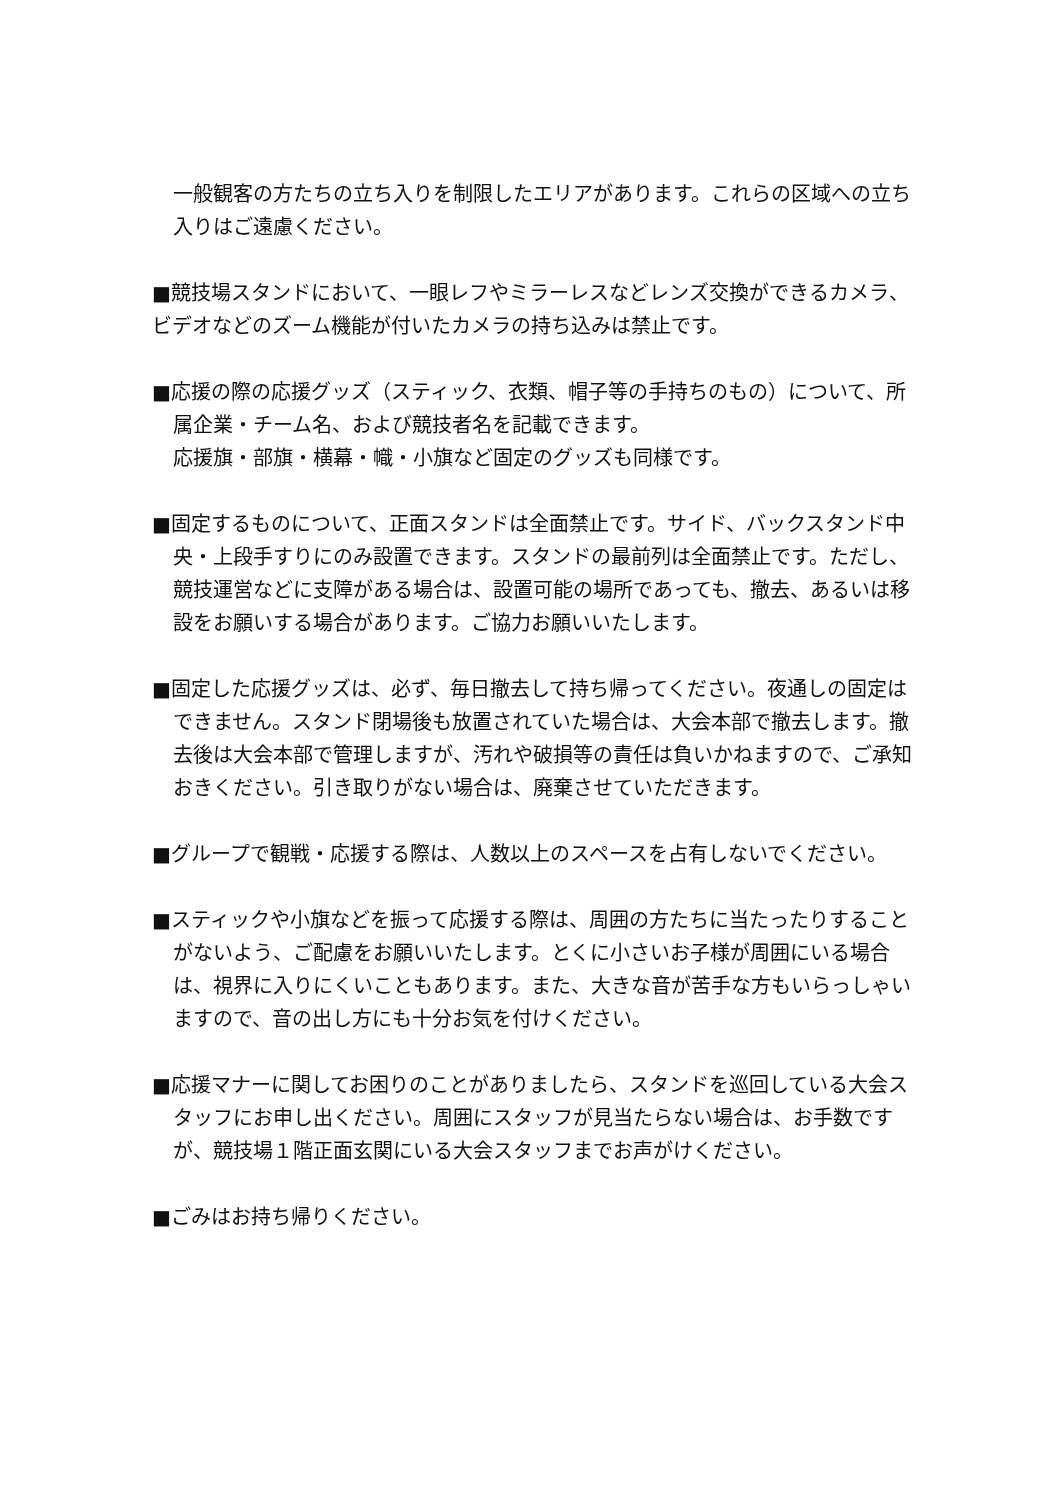一般観客の方たちの立ち入りを制限したエリアがあります。これらの区域への立ち入りはご遠慮ください。
■競技場スタンドにおいて、一眼レフやミラーレスなどレンズ交換ができるカメラ、ビデオなどのズーム機能が付いたカメラの持ち込みは禁止です。
■応援の際の応援グッズ（スティック、衣類、帽子等の手持ちのもの）について、所属企業・チーム名、および競技者名を記載できます。
応援旗・部旗・横幕・幟・小旗など固定のグッズも同様です。
■固定するものについて、正面スタンドは全面禁止です。サイド、バックスタンド中央・上段手すりにのみ設置できます。スタンドの最前列は全面禁止です。ただし、競技運営などに支障がある場合は、設置可能の場所であっても、撤去、あるいは移設をお願いする場合があります。ご協力お願いいたします。
■固定した応援グッズは、必ず、毎日撤去して持ち帰ってください。夜通しの固定はできません。スタンド閉場後も放置されていた場合は、大会本部で撤去します。撤去後は大会本部で管理しますが、汚れや破損等の責任は負いかねますので、ご承知おきください。引き取りがない場合は、廃棄させていただきます。
■グループで観戦・応援する際は、人数以上のスペースを占有しないでください。
■スティックや小旗などを振って応援する際は、周囲の方たちに当たったりすることがないよう、ご配慮をお願いいたします。とくに小さいお子様が周囲にいる場合は、視界に入りにくいこともあります。また、大きな音が苦手な方もいらっしゃいますので、音の出し方にも十分お気を付けください。
■応援マナーに関してお困りのことがありましたら、スタンドを巡回している大会スタッフにお申し出ください。周囲にスタッフが見当たらない場合は、お手数ですが、競技場１階正面玄関にいる大会スタッフまでお声がけください。
■ごみはお持ち帰りください。